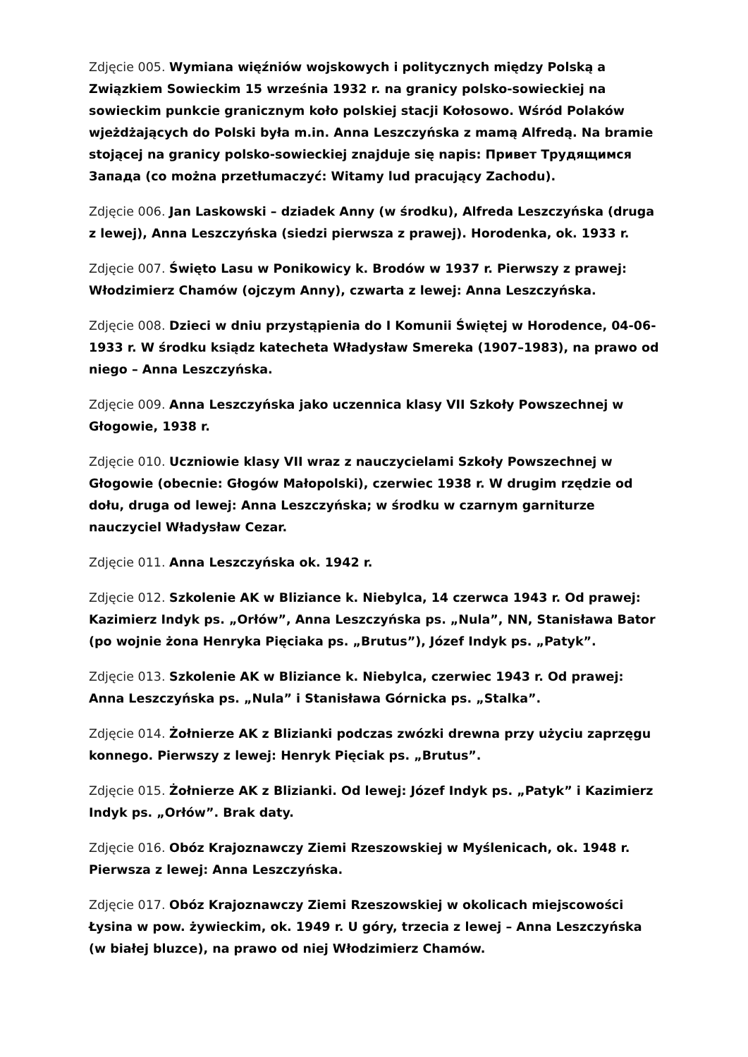Zdjęcie 005. Wymiana więźniów wojskowych i politycznych między Polską a Związkiem Sowieckim 15 września 1932 r. na granicy polsko-sowieckiej na sowieckim punkcie granicznym koło polskiej stacji Kołosowo. Wśród Polaków wjeżdżających do Polski była m.in. Anna Leszczyńska z mamą Alfredą. Na bramie stojącej na granicy polsko-sowieckiej znajduje się napis: Привет Трудящимся Запада (co można przetłumaczyć: Witamy lud pracujący Zachodu).
Zdjęcie 006. Jan Laskowski – dziadek Anny (w środku), Alfreda Leszczyńska (druga z lewej), Anna Leszczyńska (siedzi pierwsza z prawej). Horodenka, ok. 1933 r.
Zdjęcie 007. Święto Lasu w Ponikowicy k. Brodów w 1937 r. Pierwszy z prawej: Włodzimierz Chamów (ojczym Anny), czwarta z lewej: Anna Leszczyńska.
Zdjęcie 008. Dzieci w dniu przystąpienia do I Komunii Świętej w Horodence, 04-06-1933 r. W środku ksiądz katecheta Władysław Smereka (1907–1983), na prawo od niego – Anna Leszczyńska.
Zdjęcie 009. Anna Leszczyńska jako uczennica klasy VII Szkoły Powszechnej w Głogowie, 1938 r.
Zdjęcie 010. Uczniowie klasy VII wraz z nauczycielami Szkoły Powszechnej w Głogowie (obecnie: Głogów Małopolski), czerwiec 1938 r. W drugim rzędzie od dołu, druga od lewej: Anna Leszczyńska; w środku w czarnym garniturze nauczyciel Władysław Cezar.
Zdjęcie 011. Anna Leszczyńska ok. 1942 r.
Zdjęcie 012. Szkolenie AK w Bliziance k. Niebylca, 14 czerwca 1943 r. Od prawej: Kazimierz Indyk ps. „Orłów”, Anna Leszczyńska ps. „Nula”, NN, Stanisława Bator (po wojnie żona Henryka Pięciaka ps. „Brutus”), Józef Indyk ps. „Patyk”.
Zdjęcie 013. Szkolenie AK w Bliziance k. Niebylca, czerwiec 1943 r. Od prawej: Anna Leszczyńska ps. „Nula” i Stanisława Górnicka ps. „Stalka”.
Zdjęcie 014. Żołnierze AK z Blizianki podczas zwózki drewna przy użyciu zaprzęgu konnego. Pierwszy z lewej: Henryk Pięciak ps. „Brutus”.
Zdjęcie 015. Żołnierze AK z Blizianki. Od lewej: Józef Indyk ps. „Patyk” i Kazimierz Indyk ps. „Orłów”. Brak daty.
Zdjęcie 016. Obóz Krajoznawczy Ziemi Rzeszowskiej w Myślenicach, ok. 1948 r. Pierwsza z lewej: Anna Leszczyńska.
Zdjęcie 017. Obóz Krajoznawczy Ziemi Rzeszowskiej w okolicach miejscowości Łysina w pow. żywieckim, ok. 1949 r. U góry, trzecia z lewej – Anna Leszczyńska (w białej bluzce), na prawo od niej Włodzimierz Chamów.